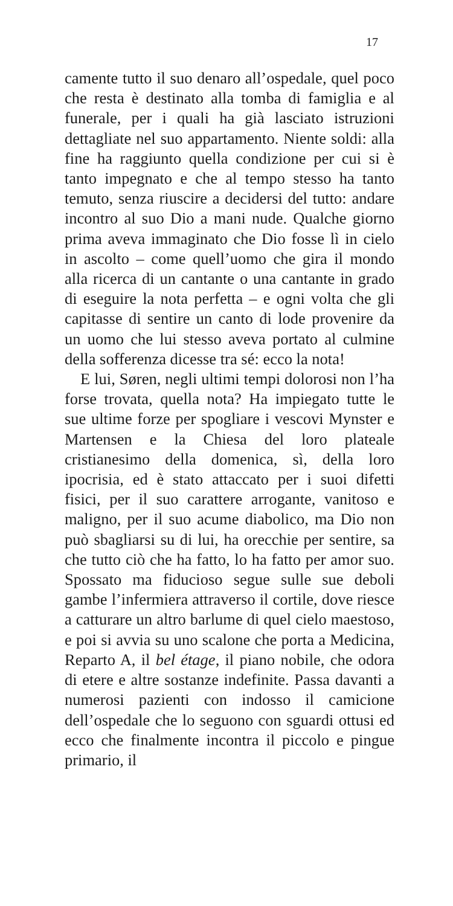17
camente tutto il suo denaro all’ospedale, quel poco che resta è destinato alla tomba di famiglia e al funerale, per i quali ha già lasciato istruzioni dettagliate nel suo appartamento. Niente soldi: alla fine ha raggiunto quella condizione per cui si è tanto impegnato e che al tempo stesso ha tanto temuto, senza riuscire a decidersi del tutto: andare incontro al suo Dio a mani nude. Qualche giorno prima aveva immaginato che Dio fosse lì in cielo in ascolto – come quell’uomo che gira il mondo alla ricerca di un cantante o una cantante in grado di eseguire la nota perfetta – e ogni volta che gli capitasse di sentire un canto di lode provenire da un uomo che lui stesso aveva portato al culmine della sofferenza dicesse tra sé: ecco la nota!
E lui, Søren, negli ultimi tempi dolorosi non l’ha forse trovata, quella nota? Ha impiegato tutte le sue ultime forze per spogliare i vescovi Mynster e Martensen e la Chiesa del loro plateale cristianesimo della domenica, sì, della loro ipocrisia, ed è stato attaccato per i suoi difetti fisici, per il suo carattere arrogante, vanitoso e maligno, per il suo acume diabolico, ma Dio non può sbagliarsi su di lui, ha orecchie per sentire, sa che tutto ciò che ha fatto, lo ha fatto per amor suo. Spossato ma fiducioso segue sulle sue deboli gambe l’infermiera attraverso il cortile, dove riesce a catturare un altro barlume di quel cielo maestoso, e poi si avvia su uno scalone che porta a Medicina, Reparto A, il bel étage, il piano nobile, che odora di etere e altre sostanze indefinite. Passa davanti a numerosi pazienti con indosso il camicione dell’ospedale che lo seguono con sguardi ottusi ed ecco che finalmente incontra il piccolo e pingue primario, il